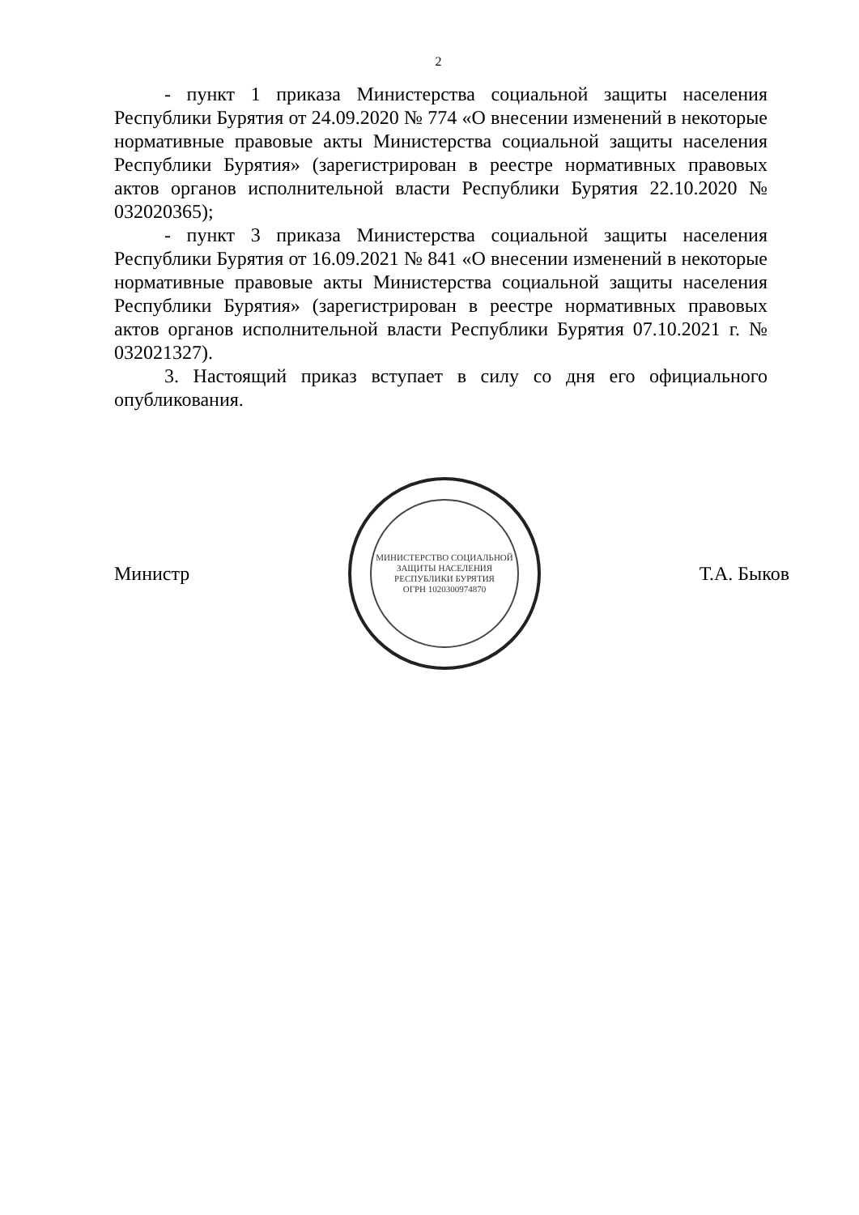2
- пункт 1 приказа Министерства социальной защиты населения Республики Бурятия от 24.09.2020 № 774 «О внесении изменений в некоторые нормативные правовые акты Министерства социальной защиты населения Республики Бурятия» (зарегистрирован в реестре нормативных правовых актов органов исполнительной власти Республики Бурятия 22.10.2020 № 032020365);
- пункт 3 приказа Министерства социальной защиты населения Республики Бурятия от 16.09.2021 № 841 «О внесении изменений в некоторые нормативные правовые акты Министерства социальной защиты населения Республики Бурятия» (зарегистрирован в реестре нормативных правовых актов органов исполнительной власти Республики Бурятия 07.10.2021 г. № 032021327).
3. Настоящий приказ вступает в силу со дня его официального опубликования.
Министр
МИНИСТЕРСТВО СОЦИАЛЬНОЙ ЗАЩИТЫ НАСЕЛЕНИЯ РЕСПУБЛИКИ БУРЯТИЯ
ОГРН 1020300974870
Т.А. Быков